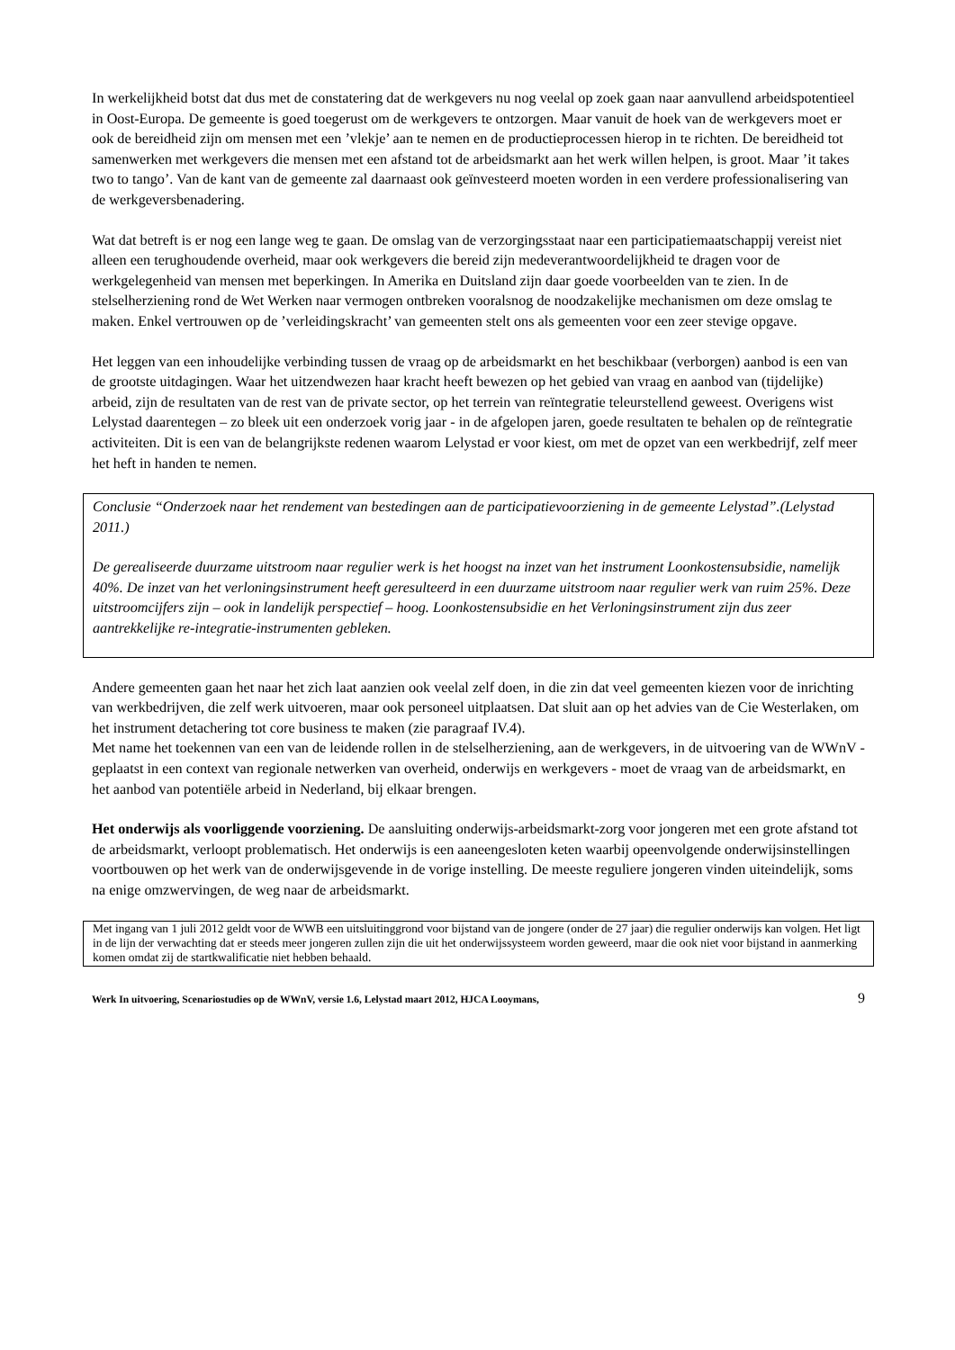In werkelijkheid botst dat dus met de constatering dat de werkgevers nu nog veelal op zoek gaan naar aanvullend arbeidspotentieel in Oost-Europa. De gemeente is goed toegerust om de werkgevers te ontzorgen. Maar vanuit de hoek van de werkgevers moet er ook de bereidheid zijn om mensen met een ’vlekje’ aan te nemen en de productieprocessen hierop in te richten. De bereidheid tot samenwerken met werkgevers die mensen met een afstand tot de arbeidsmarkt aan het werk willen helpen, is groot. Maar ’it takes two to tango’. Van de kant van de gemeente zal daarnaast ook geïnvesteerd moeten worden in een verdere professionalisering van de werkgeversbenadering.
Wat dat betreft is er nog een lange weg te gaan. De omslag van de verzorgingsstaat naar een participatiemaatschappij vereist niet alleen een terughoudende overheid, maar ook werkgevers die bereid zijn medeverantwoordelijkheid te dragen voor de werkgelegenheid van mensen met beperkingen. In Amerika en Duitsland zijn daar goede voorbeelden van te zien. In de stelselherziening rond de Wet Werken naar vermogen ontbreken vooralsnog de noodzakelijke mechanismen om deze omslag te maken. Enkel vertrouwen op de ’verleidingskracht’ van gemeenten stelt ons als gemeenten voor een zeer stevige opgave.
Het leggen van een inhoudelijke verbinding tussen de vraag op de arbeidsmarkt en het beschikbaar (verborgen) aanbod is een van de grootste uitdagingen. Waar het uitzendwezen haar kracht heeft bewezen op het gebied van vraag en aanbod van (tijdelijke) arbeid, zijn de resultaten van de rest van de private sector, op het terrein van reïntegratie teleurstellend geweest. Overigens wist Lelystad daarentegen – zo bleek uit een onderzoek vorig jaar - in de afgelopen jaren, goede resultaten te behalen op de reïntegratie activiteiten. Dit is een van de belangrijkste redenen waarom Lelystad er voor kiest, om met de opzet van een werkbedrijf, zelf meer het heft in handen te nemen.
Conclusie “Onderzoek naar het rendement van bestedingen aan de participatievoorziening in de gemeente Lelystad”.(Lelystad 2011.)
De gerealiseerde duurzame uitstroom naar regulier werk is het hoogst na inzet van het instrument Loonkostensubsidie, namelijk 40%. De inzet van het verloningsinstrument heeft geresulteerd in een duurzame uitstroom naar regulier werk van ruim 25%. Deze uitstroomcijfers zijn – ook in landelijk perspectief – hoog. Loonkostensubsidie en het Verloningsinstrument zijn dus zeer aantrekkelijke re-integratie-instrumenten gebleken.
Andere gemeenten gaan het naar het zich laat aanzien ook veelal zelf doen, in die zin dat veel gemeenten kiezen voor de inrichting van werkbedrijven, die zelf werk uitvoeren, maar ook personeel uitplaatsen. Dat sluit aan op het advies van de Cie Westerlaken, om het instrument detachering tot core business te maken (zie paragraaf IV.4).
Met name het toekennen van een van de leidende rollen in de stelselherziening, aan de werkgevers, in de uitvoering van de WWnV - geplaatst in een context van regionale netwerken van overheid, onderwijs en werkgevers - moet de vraag van de arbeidsmarkt, en het aanbod van potentiële arbeid in Nederland, bij elkaar brengen.
Het onderwijs als voorliggende voorziening. De aansluiting onderwijs-arbeidsmarkt-zorg voor jongeren met een grote afstand tot de arbeidsmarkt, verloopt problematisch. Het onderwijs is een aaneengesloten keten waarbij opeenvolgende onderwijsinstellingen voortbouwen op het werk van de onderwijsgevende in de vorige instelling. De meeste reguliere jongeren vinden uiteindelijk, soms na enige omzwervingen, de weg naar de arbeidsmarkt.
Met ingang van 1 juli 2012 geldt voor de WWB een uitsluitinggrond voor bijstand van de jongere (onder de 27 jaar) die regulier onderwijs kan volgen. Het ligt in de lijn der verwachting dat er steeds meer jongeren zullen zijn die uit het onderwijssysteem worden geweerd, maar die ook niet voor bijstand in aanmerking komen omdat zij de startkwalificatie niet hebben behaald.
Werk In uitvoering, Scenariostudies op de WWnV, versie 1.6, Lelystad maart 2012, HJCA Looymans, 9